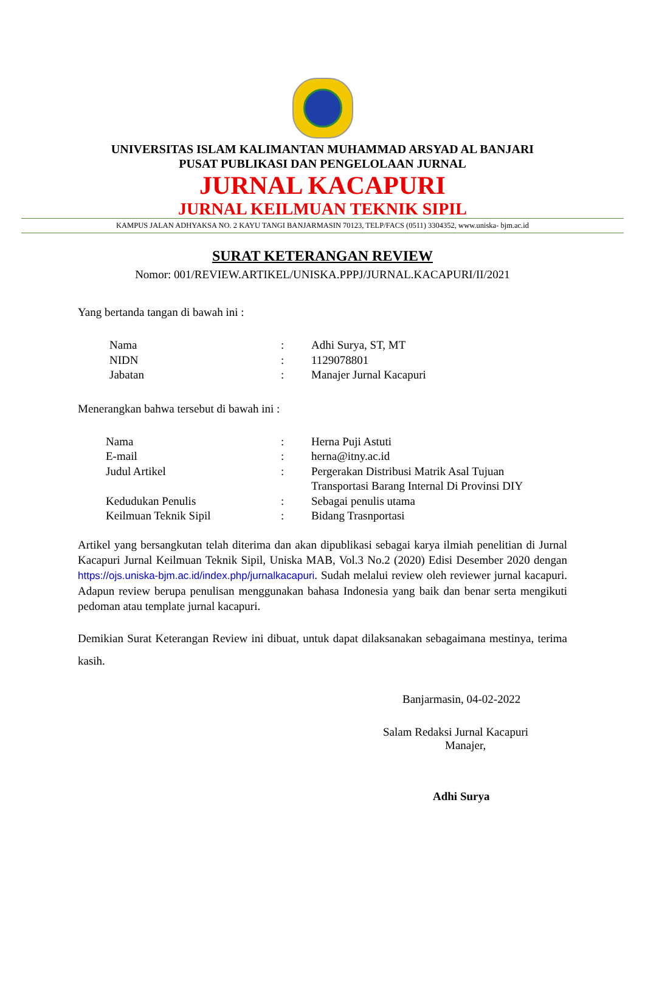UNIVERSITAS ISLAM KALIMANTAN MUHAMMAD ARSYAD AL BANJARI
PUSAT PUBLIKASI DAN PENGELOLAAN JURNAL
JURNAL KACAPURI
JURNAL KEILMUAN TEKNIK SIPIL
KAMPUS JALAN ADHYAKSA NO. 2 KAYU TANGI BANJARMASIN 70123, TELP/FACS (0511) 3304352, www.uniska- bjm.ac.id
SURAT KETERANGAN REVIEW
Nomor: 001/REVIEW.ARTIKEL/UNISKA.PPPJ/JURNAL.KACAPURI/II/2021
Yang bertanda tangan di bawah ini :
| Nama | : | Adhi Surya, ST, MT |
| NIDN | : | 1129078801 |
| Jabatan | : | Manajer Jurnal Kacapuri |
Menerangkan bahwa tersebut di bawah ini :
| Nama | : | Herna Puji Astuti |
| E-mail | : | herna@itny.ac.id |
| Judul Artikel | : | Pergerakan Distribusi Matrik Asal Tujuan Transportasi Barang Internal Di Provinsi DIY |
| Kedudukan Penulis | : | Sebagai penulis utama |
| Keilmuan Teknik Sipil | : | Bidang Trasnportasi |
Artikel yang bersangkutan telah diterima dan akan dipublikasi sebagai karya ilmiah penelitian di Jurnal Kacapuri Jurnal Keilmuan Teknik Sipil, Uniska MAB, Vol.3 No.2 (2020) Edisi Desember 2020 dengan https://ojs.uniska-bjm.ac.id/index.php/jurnalkacapuri. Sudah melalui review oleh reviewer jurnal kacapuri. Adapun review berupa penulisan menggunakan bahasa Indonesia yang baik dan benar serta mengikuti pedoman atau template jurnal kacapuri.
Demikian Surat Keterangan Review ini dibuat, untuk dapat dilaksanakan sebagaimana mestinya, terima kasih.
Banjarmasin, 04-02-2022
Salam Redaksi Jurnal Kacapuri
Manajer,
Adhi Surya